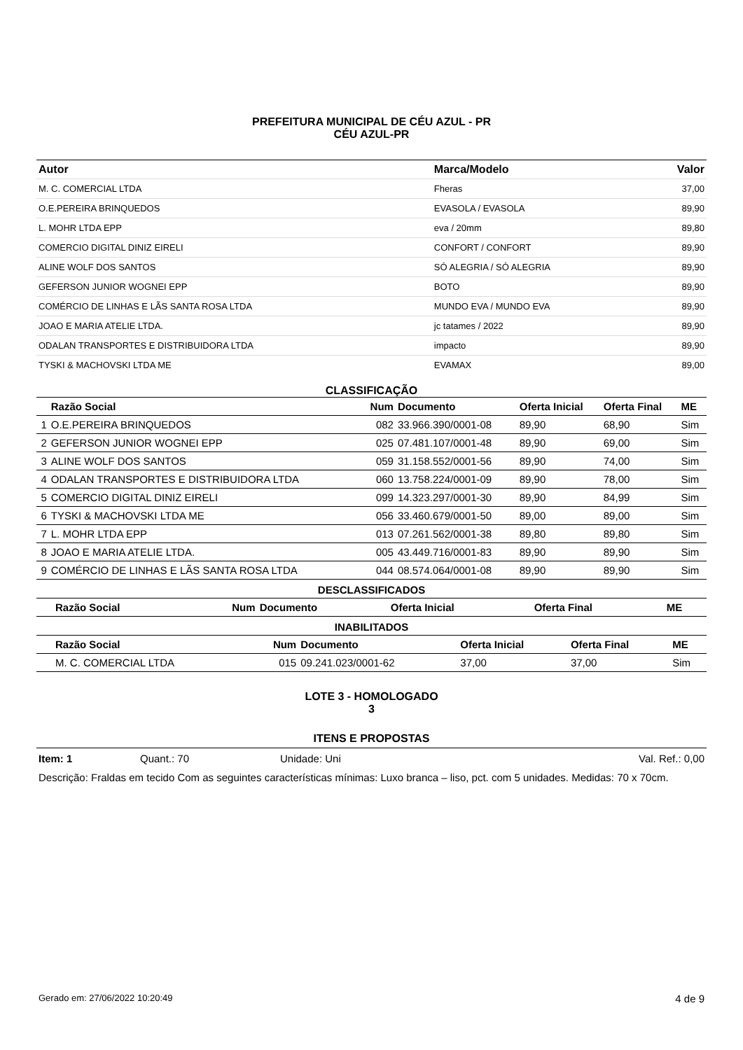PREFEITURA MUNICIPAL DE CÉU AZUL - PR
CÉU AZUL-PR
| Autor | Marca/Modelo | Valor |
| --- | --- | --- |
| M. C. COMERCIAL LTDA | Fheras | 37,00 |
| O.E.PEREIRA BRINQUEDOS | EVASOLA / EVASOLA | 89,90 |
| L. MOHR LTDA EPP | eva / 20mm | 89,80 |
| COMERCIO DIGITAL DINIZ EIRELI | CONFORT / CONFORT | 89,90 |
| ALINE WOLF DOS SANTOS | SÓ ALEGRIA / SÓ ALEGRIA | 89,90 |
| GEFERSON JUNIOR WOGNEI EPP | BOTO | 89,90 |
| COMÉRCIO DE LINHAS E LÃS SANTA ROSA LTDA | MUNDO EVA / MUNDO EVA | 89,90 |
| JOAO E MARIA ATELIE LTDA. | jc tatames / 2022 | 89,90 |
| ODALAN TRANSPORTES E DISTRIBUIDORA LTDA | impacto | 89,90 |
| TYSKI & MACHOVSKI LTDA ME | EVAMAX | 89,00 |
CLASSIFICAÇÃO
| | Razão Social | Num | Documento | Oferta Inicial | Oferta Final | ME |
| --- | --- | --- | --- | --- | --- | --- |
| 1 | O.E.PEREIRA BRINQUEDOS | 082 | 33.966.390/0001-08 | 89,90 | 68,90 | Sim |
| 2 | GEFERSON JUNIOR WOGNEI EPP | 025 | 07.481.107/0001-48 | 89,90 | 69,00 | Sim |
| 3 | ALINE WOLF DOS SANTOS | 059 | 31.158.552/0001-56 | 89,90 | 74,00 | Sim |
| 4 | ODALAN TRANSPORTES E DISTRIBUIDORA LTDA | 060 | 13.758.224/0001-09 | 89,90 | 78,00 | Sim |
| 5 | COMERCIO DIGITAL DINIZ EIRELI | 099 | 14.323.297/0001-30 | 89,90 | 84,99 | Sim |
| 6 | TYSKI & MACHOVSKI LTDA ME | 056 | 33.460.679/0001-50 | 89,00 | 89,00 | Sim |
| 7 | L. MOHR LTDA EPP | 013 | 07.261.562/0001-38 | 89,80 | 89,80 | Sim |
| 8 | JOAO E MARIA ATELIE LTDA. | 005 | 43.449.716/0001-83 | 89,90 | 89,90 | Sim |
| 9 | COMÉRCIO DE LINHAS E LÃS SANTA ROSA LTDA | 044 | 08.574.064/0001-08 | 89,90 | 89,90 | Sim |
DESCLASSIFICADOS
| | Razão Social | Num | Documento | Oferta Inicial | Oferta Final | ME |
| --- | --- | --- | --- | --- | --- | --- |
INABILITADOS
| | Razão Social | Num | Documento | Oferta Inicial | Oferta Final | ME |
| --- | --- | --- | --- | --- | --- | --- |
| | M. C. COMERCIAL LTDA | 015 | 09.241.023/0001-62 | 37,00 | 37,00 | Sim |
LOTE 3 - HOMOLOGADO
3
ITENS E PROPOSTAS
Item: 1 Quant.: 70 Unidade: Uni Val. Ref.: 0,00
Descrição: Fraldas em tecido Com as seguintes características mínimas: Luxo branca – liso, pct. com 5 unidades. Medidas: 70 x 70cm.
Gerado em: 27/06/2022 10:20:49 4 de 9